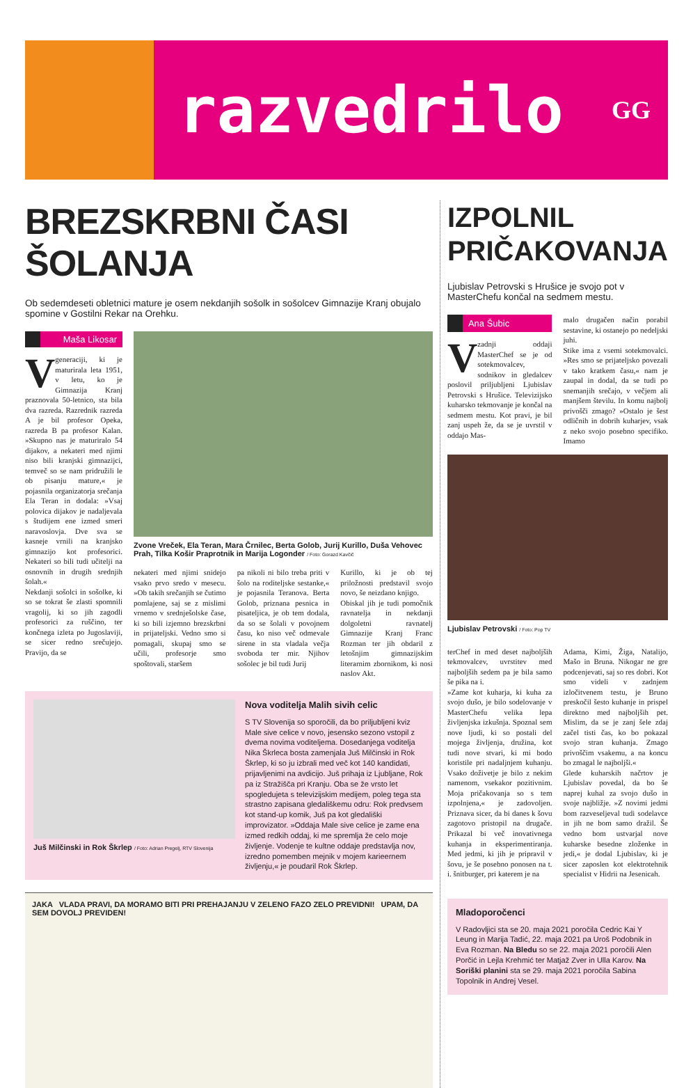razvedrilo GG
BREZSKRBNI ČASI ŠOLANJA
Ob sedemdeseti obletnici mature je osem nekdanjih sošolk in sošolcev Gimnazije Kranj obujalo spomine v Gostilni Rekar na Orehku.
Maša Likosar
V generaciji, ki je maturirala leta 1951, v letu, ko je Gimnazija Kranj praznovala 50-letnico, sta bila dva razreda. Razrednik razreda A je bil profesor Opeka, razreda B pa profesor Kalan. »Skupno nas je maturiralo 54 dijakov, a nekateri med njimi niso bili kranjski gimnazijci, temveč so se nam pridružili le ob pisanju mature,« je pojasnila organizatorja srečanja Ela Teran in dodala: »Vsaj polovica dijakov je nadaljevala s študijem ene izmed smeri naravoslovja. Dve sva se kasneje vrnili na kranjsko gimnazijo kot profesorici. Nekateri so bili tudi učitelji na osnovnih in drugih srednjih šolah.«
Nekdanji sošolci in sošolke, ki so se tokrat še zlasti spomnili vragolij, ki so jih zagodli profesorici za ruščino, ter končnega izleta po Jugoslaviji, se sicer redno srečujejo. Pravijo, da se
Zvone Vreček, Ela Teran, Mara Črnilec, Berta Golob, Jurij Kurillo, Duša Vehovec Prah, Tilka Košir Praprotnik in Marija Logonder / Foto: Gorazd Kavčič
nekateri med njimi snidejo vsako prvo sredo v mesecu. »Ob takih srečanjih se čutimo pomlajene, saj se z mislimi vrnemo v srednješolske čase, ki so bili izjemno brezskrbni in prijateljski. Vedno smo si pomagali, skupaj smo se učili, profesorje smo spoštovali, staršem
pa nikoli ni bilo treba priti v šolo na roditeljske sestanke,« je pojasnila Teranova. Berta Golob, priznana pesnica in pisateljica, je ob tem dodala, da so se šolali v povojnem času, ko niso več odmevale sirene in sta vladala večja svoboda ter mir. Njihov sošolec je bil tudi Jurij
Kurillo, ki je ob tej priložnosti predstavil svojo novo, še neizdano knjigo.
Obiskal jih je tudi pomočnik ravnatelja in nekdanji dolgoletni ravnatelj Gimnazije Kranj Franc Rozman ter jih obdaril z letošnjim gimnazijskim literarnim zbornikom, ki nosi naslov Akt.
Juš Milčinski in Rok Škrlep / Foto: Adrian Pregelj, RTV Slovenija
Nova voditelja Malih sivih celic
S TV Slovenija so sporočili, da bo priljubljeni kviz Male sive celice v novo, jesensko sezono vstopil z dvema novima voditeljema. Dosedanjega voditelja Nika Škrleca bosta zamenjala Juš Milčinski in Rok Škrlep, ki so ju izbrali med več kot 140 kandidati, prijavljenimi na avdicijo. Juš prihaja iz Ljubljane, Rok pa iz Stražišča pri Kranju. Oba se že vrsto let spogledujeta s televizijskim medijem, poleg tega sta strastno zapisana gledališkemu odru: Rok predvsem kot stand-up komik, Juš pa kot gledališki improvizator. »Oddaja Male sive celice je zame ena izmed redkih oddaj, ki me spremlja že celo moje življenje. Vodenje te kultne oddaje predstavlja nov, izredno pomemben mejnik v mojem karieernem življenju,« je poudaril Rok Škrlep.
JAKA VLADA PRAVI, DA MORAMO BITI PRI PREHAJANJU V ZELENO FAZO ZELO PREVIDNI! UPAM, DA SEM DOVOLJ PREVIDEN!
IZPOLNIL PRIČAKOVANJA
Ljubislav Petrovski s Hrušice je svojo pot v MasterChefu končal na sedmem mestu.
Ana Šubic
V zadnji oddaji MasterChef se je od sotekmovalcev, sodnikov in gledalcev poslovil priljubljeni Ljubislav Petrovski s Hrušice. Televizijsko kuharsko tekmovanje je končal na sedmem mestu. Kot pravi, je bil zanj uspeh že, da se je uvrstil v oddajo Mas-
malo drugačen način porabil sestavine, ki ostanejo po nedeljski juhi.
Stike ima z vsemi sotekmovalci. »Res smo se prijateljsko povezali v tako kratkem času,« nam je zaupal in dodal, da se tudi po snemanjih srečajo, v večjem ali manjšem številu. In komu najbolj privošči zmago? »Ostalo je šest odličnih in dobrih kuharjev, vsak z neko svojo posebno specifiko. Imamo
Ljubislav Petrovski / Foto: Pop TV
terChef in med deset najboljših tekmovalcev, uvrstitev med najboljših sedem pa je bila samo še pika na i.
»Zame kot kuharja, ki kuha za svojo dušo, je bilo sodelovanje v MasterChefu velika lepa življenjska izkušnja. Spoznal sem nove ljudi, ki so postali del mojega življenja, družina, kot tudi nove stvari, ki mi bodo koristile pri nadaljnjem kuhanju. Vsako doživetje je bilo z nekim namenom, vsekakor pozitivnim. Moja pričakovanja so s tem izpolnjena,« je zadovoljen. Priznava sicer, da bi danes k šovu zagotovo pristopil na drugače. Prikazal bi več inovativnega kuhanja in eksperimentiranja. Med jedmi, ki jih je pripravil v šovu, je še posebno ponosen na t. i. šnitburger, pri katerem je na
Adama, Kimi, Žiga, Natalijo, Mašo in Bruna. Nikogar ne gre podcenjevati, saj so res dobri. Kot smo videli v zadnjem izločitvenem testu, je Bruno preskočil šesto kuhanje in prispel direktno med najboljših pet. Mislim, da se je zanj šele zdaj začel tisti čas, ko bo pokazal svojo stran kuhanja. Zmago privoščim vsakemu, a na koncu bo zmagal le najboljši.«
Glede kuharskih načrtov je Ljubislav povedal, da bo še naprej kuhal za svojo dušo in svoje najbližje. »Z novimi jedmi bom razveseljeval tudi sodelavce in jih ne bom samo dražil. Še vedno bom ustvarjal nove kuharske besedne zloženke in jedi,« je dodal Ljubislav, ki je sicer zaposlen kot elektrotehnik specialist v Hidrii na Jesenicah.
Mladoporočenci
V Radovljici sta se 20. maja 2021 poročila Cedric Kai Y Leung in Marija Tadić, 22. maja 2021 pa Uroš Podobnik in Eva Rozman. Na Bledu so se 22. maja 2021 poročili Alen Porčić in Lejla Krehmić ter Matjaž Zver in Ulla Karov. Na Soriški planini sta se 29. maja 2021 poročila Sabina Topolnik in Andrej Vesel.